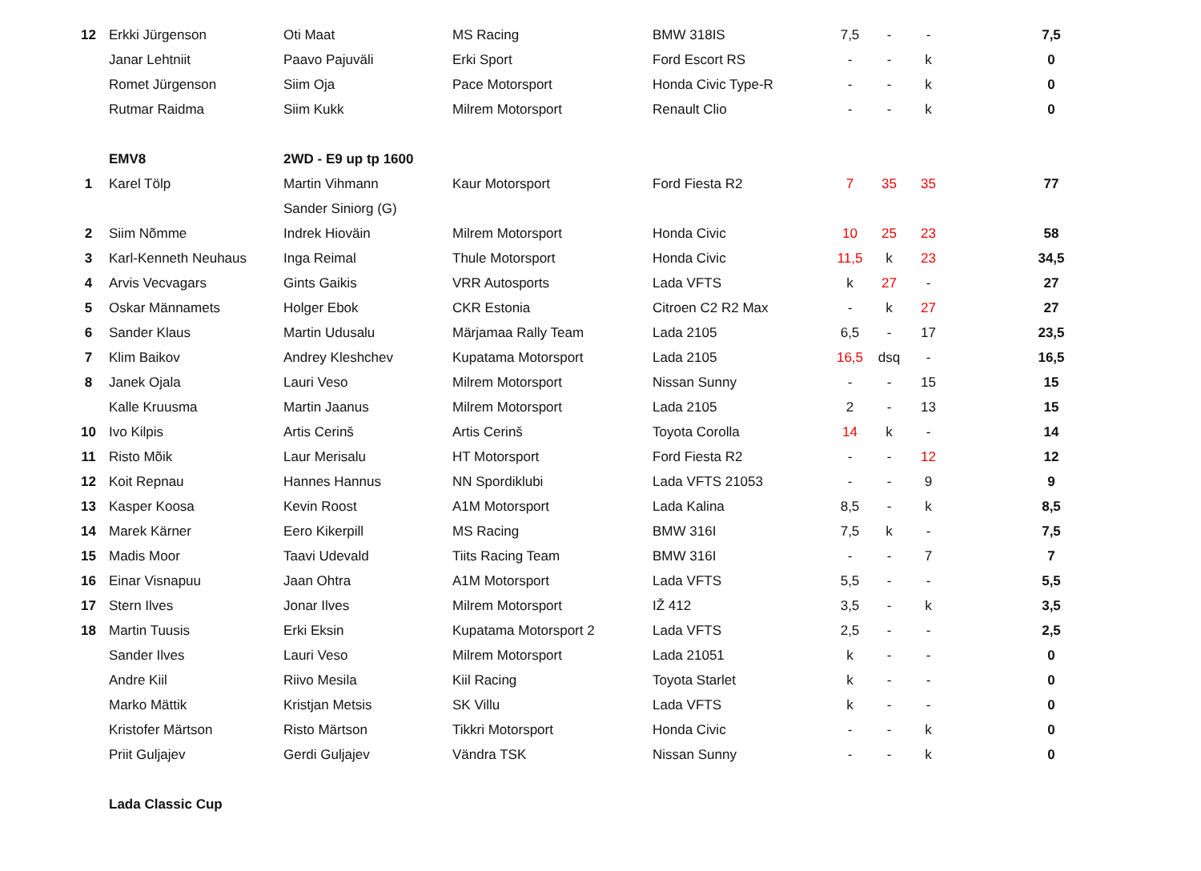| 12 | Erkki Jürgenson | Oti Maat | MS Racing | BMW 318IS | 7,5 | - | - | | 7,5 |
| | Janar Lehtniit | Paavo Pajuväli | Erki Sport | Ford Escort RS | - | - | k | | 0 |
| | Romet Jürgenson | Siim Oja | Pace Motorsport | Honda Civic Type-R | - | - | k | | 0 |
| | Rutmar Raidma | Siim Kukk | Milrem Motorsport | Renault Clio | - | - | k | | 0 |
| | EMV8 | 2WD - E9 up tp 1600 | | | | | | | |
| 1 | Karel Tölp | Martin Vihmann | Kaur Motorsport | Ford Fiesta R2 | 7 | 35 | 35 | | 77 |
| | | Sander Siniorg (G) | | | | | | | |
| 2 | Siim Nõmme | Indrek Hioväin | Milrem Motorsport | Honda Civic | 10 | 25 | 23 | | 58 |
| 3 | Karl-Kenneth Neuhaus | Inga Reimal | Thule Motorsport | Honda Civic | 11,5 | k | 23 | | 34,5 |
| 4 | Arvis Vecvagars | Gints Gaikis | VRR Autosports | Lada VFTS | k | 27 | - | | 27 |
| 5 | Oskar Männamets | Holger Ebok | CKR Estonia | Citroen C2 R2 Max | - | k | 27 | | 27 |
| 6 | Sander Klaus | Martin Udusalu | Märjamaa Rally Team | Lada 2105 | 6,5 | - | 17 | | 23,5 |
| 7 | Klim Baikov | Andrey Kleshchev | Kupatama Motorsport | Lada 2105 | 16,5 | dsq | - | | 16,5 |
| 8 | Janek Ojala | Lauri Veso | Milrem Motorsport | Nissan Sunny | - | - | 15 | | 15 |
| | Kalle Kruusma | Martin Jaanus | Milrem Motorsport | Lada 2105 | 2 | - | 13 | | 15 |
| 10 | Ivo Kilpis | Artis Cerinš | Artis Cerinš | Toyota Corolla | 14 | k | - | | 14 |
| 11 | Risto Mõik | Laur Merisalu | HT Motorsport | Ford Fiesta R2 | - | - | 12 | | 12 |
| 12 | Koit Repnau | Hannes Hannus | NN Spordiklubi | Lada VFTS 21053 | - | - | 9 | | 9 |
| 13 | Kasper Koosa | Kevin Roost | A1M Motorsport | Lada Kalina | 8,5 | - | k | | 8,5 |
| 14 | Marek Kärner | Eero Kikerpill | MS Racing | BMW 316I | 7,5 | k | - | | 7,5 |
| 15 | Madis Moor | Taavi Udevald | Tiits Racing Team | BMW 316I | - | - | 7 | | 7 |
| 16 | Einar Visnapuu | Jaan Ohtra | A1M Motorsport | Lada VFTS | 5,5 | - | - | | 5,5 |
| 17 | Stern Ilves | Jonar Ilves | Milrem Motorsport | IŽ 412 | 3,5 | - | k | | 3,5 |
| 18 | Martin Tuusis | Erki Eksin | Kupatama Motorsport 2 | Lada VFTS | 2,5 | - | - | | 2,5 |
| | Sander Ilves | Lauri Veso | Milrem Motorsport | Lada 21051 | k | - | - | | 0 |
| | Andre Kiil | Riivo Mesila | Kiil Racing | Toyota Starlet | k | - | - | | 0 |
| | Marko Mättik | Kristjan Metsis | SK Villu | Lada VFTS | k | - | - | | 0 |
| | Kristofer Märtson | Risto Märtson | Tikkri Motorsport | Honda Civic | - | - | k | | 0 |
| | Priit Guljajev | Gerdi Guljajev | Vändra TSK | Nissan Sunny | - | - | k | | 0 |
| | Lada Classic Cup | | | | | | | | |